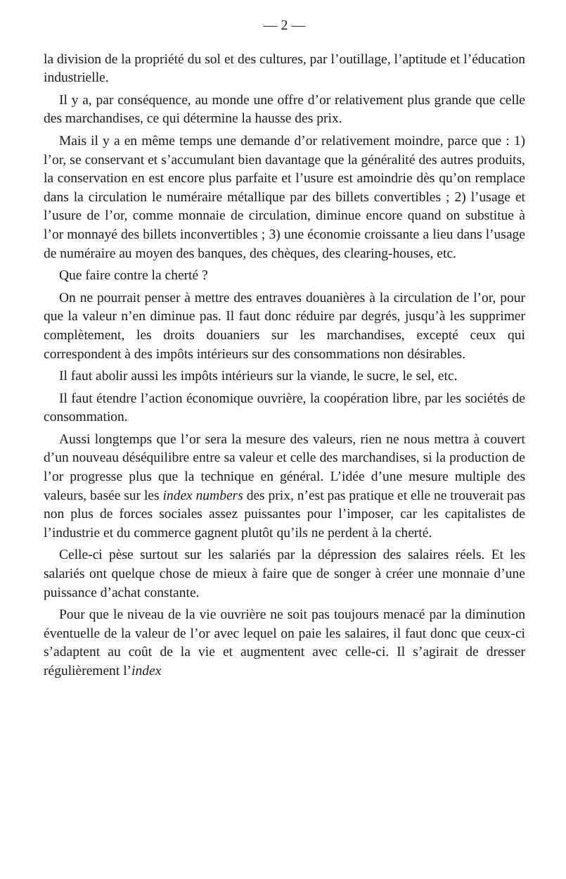— 2 —
la division de la propriété du sol et des cultures, par l’outillage, l’aptitude et l’éducation industrielle.
Il y a, par conséquence, au monde une offre d’or relativement plus grande que celle des marchandises, ce qui détermine la hausse des prix.
Mais il y a en même temps une demande d’or relativement moindre, parce que : 1) l’or, se conservant et s’accumulant bien davantage que la généralité des autres produits, la conservation en est encore plus parfaite et l’usure est amoindrie dès qu’on remplace dans la circulation le numéraire métallique par des billets convertibles ; 2) l’usage et l’usure de l’or, comme monnaie de circulation, diminue encore quand on substitue à l’or monnayé des billets inconvertibles ; 3) une économie croissante a lieu dans l’usage de numéraire au moyen des banques, des chèques, des clearing-houses, etc.
Que faire contre la cherté ?
On ne pourrait penser à mettre des entraves douanières à la circulation de l’or, pour que la valeur n’en diminue pas. Il faut donc réduire par degrés, jusqu’à les supprimer complètement, les droits douaniers sur les marchandises, excepté ceux qui correspondent à des impôts intérieurs sur des consommations non désirables.
Il faut abolir aussi les impôts intérieurs sur la viande, le sucre, le sel, etc.
Il faut étendre l’action économique ouvrière, la coopération libre, par les sociétés de consommation.
Aussi longtemps que l’or sera la mesure des valeurs, rien ne nous mettra à couvert d’un nouveau déséquilibre entre sa valeur et celle des marchandises, si la production de l’or progresse plus que la technique en général. L’idée d’une mesure multiple des valeurs, basée sur les index numbers des prix, n’est pas pratique et elle ne trouverait pas non plus de forces sociales assez puissantes pour l’imposer, car les capitalistes de l’industrie et du commerce gagnent plutôt qu’ils ne perdent à la cherté.
Celle-ci pèse surtout sur les salariés par la dépression des salaires réels. Et les salariés ont quelque chose de mieux à faire que de songer à créer une monnaie d’une puissance d’achat constante.
Pour que le niveau de la vie ouvrière ne soit pas toujours menacé par la diminution éventuelle de la valeur de l’or avec lequel on paie les salaires, il faut donc que ceux-ci s’adaptent au coût de la vie et augmentent avec celle-ci. Il s’agirait de dresser régulièrement l’index